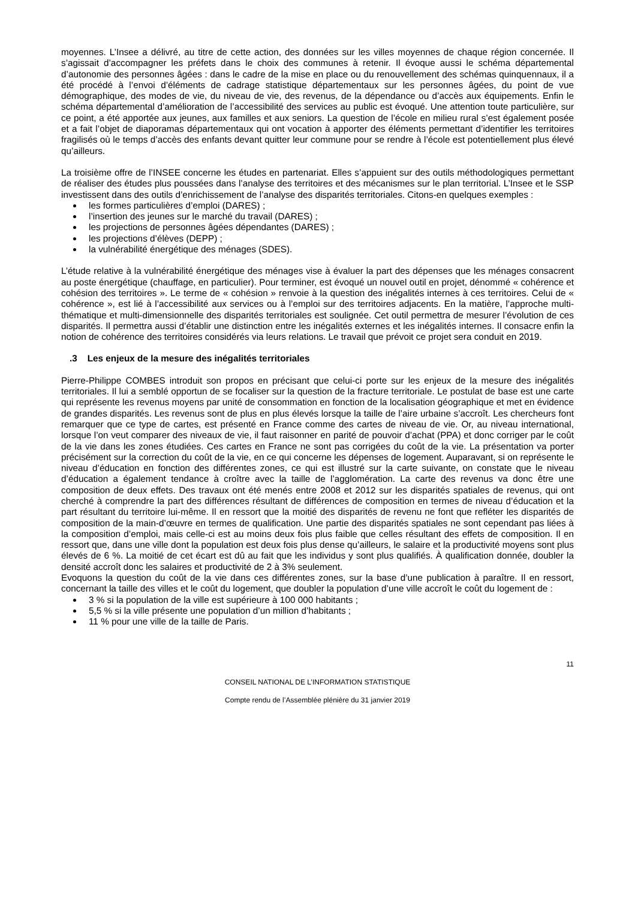moyennes. L’Insee a délivré, au titre de cette action, des données sur les villes moyennes de chaque région concernée. Il s’agissait d’accompagner les préfets dans le choix des communes à retenir. Il évoque aussi le schéma départemental d’autonomie des personnes âgées : dans le cadre de la mise en place ou du renouvellement des schémas quinquennaux, il a été procédé à l’envoi d’éléments de cadrage statistique départementaux sur les personnes âgées, du point de vue démographique, des modes de vie, du niveau de vie, des revenus, de la dépendance ou d’accès aux équipements. Enfin le schéma départemental d’amélioration de l’accessibilité des services au public est évoqué. Une attention toute particulière, sur ce point, a été apportée aux jeunes, aux familles et aux seniors. La question de l’école en milieu rural s’est également posée et a fait l’objet de diaporamas départementaux qui ont vocation à apporter des éléments permettant d’identifier les territoires fragilisés où le temps d’accès des enfants devant quitter leur commune pour se rendre à l’école est potentiellement plus élevé qu’ailleurs.
La troisième offre de l’INSEE concerne les études en partenariat. Elles s’appuient sur des outils méthodologiques permettant de réaliser des études plus poussées dans l’analyse des territoires et des mécanismes sur le plan territorial. L’Insee et le SSP investissent dans des outils d’enrichissement de l’analyse des disparités territoriales. Citons-en quelques exemples :
les formes particulières d’emploi (DARES) ;
l’insertion des jeunes sur le marché du travail (DARES) ;
les projections de personnes âgées dépendantes (DARES) ;
les projections d’élèves (DEPP) ;
la vulnérabilité énergétique des ménages (SDES).
L’étude relative à la vulnérabilité énergétique des ménages vise à évaluer la part des dépenses que les ménages consacrent au poste énergétique (chauffage, en particulier). Pour terminer, est évoqué un nouvel outil en projet, dénommé « cohérence et cohésion des territoires ». Le terme de « cohésion » renvoie à la question des inégalités internes à ces territoires. Celui de « cohérence », est lié à l’accessibilité aux services ou à l’emploi sur des territoires adjacents. En la matière, l’approche multi-thématique et multi-dimensionnelle des disparités territoriales est soulignée. Cet outil permettra de mesurer l’évolution de ces disparités. Il permettra aussi d’établir une distinction entre les inégalités externes et les inégalités internes. Il consacre enfin la notion de cohérence des territoires considérés via leurs relations. Le travail que prévoit ce projet sera conduit en 2019.
.3 Les enjeux de la mesure des inégalités territoriales
Pierre-Philippe COMBES introduit son propos en précisant que celui-ci porte sur les enjeux de la mesure des inégalités territoriales. Il lui a semblé opportun de se focaliser sur la question de la fracture territoriale. Le postulat de base est une carte qui représente les revenus moyens par unité de consommation en fonction de la localisation géographique et met en évidence de grandes disparités. Les revenus sont de plus en plus élevés lorsque la taille de l’aire urbaine s’accroît. Les chercheurs font remarquer que ce type de cartes, est présenté en France comme des cartes de niveau de vie. Or, au niveau international, lorsque l’on veut comparer des niveaux de vie, il faut raisonner en parité de pouvoir d’achat (PPA) et donc corriger par le coût de la vie dans les zones étudiées. Ces cartes en France ne sont pas corrigées du coût de la vie. La présentation va porter précisément sur la correction du coût de la vie, en ce qui concerne les dépenses de logement. Auparavant, si on représente le niveau d’éducation en fonction des différentes zones, ce qui est illustré sur la carte suivante, on constate que le niveau d’éducation a également tendance à croître avec la taille de l’agglomération. La carte des revenus va donc être une composition de deux effets. Des travaux ont été menés entre 2008 et 2012 sur les disparités spatiales de revenus, qui ont cherché à comprendre la part des différences résultant de différences de composition en termes de niveau d’éducation et la part résultant du territoire lui-même. Il en ressort que la moitié des disparités de revenu ne font que refléter les disparités de composition de la main-d’œuvre en termes de qualification. Une partie des disparités spatiales ne sont cependant pas liées à la composition d’emploi, mais celle-ci est au moins deux fois plus faible que celles résultant des effets de composition. Il en ressort que, dans une ville dont la population est deux fois plus dense qu’ailleurs, le salaire et la productivité moyens sont plus élevés de 6 %. La moitié de cet écart est dû au fait que les individus y sont plus qualifiés. À qualification donnée, doubler la densité accroît donc les salaires et productivité de 2 à 3% seulement.
Evoquons la question du coût de la vie dans ces différentes zones, sur la base d’une publication à paraître. Il en ressort, concernant la taille des villes et le coût du logement, que doubler la population d’une ville accroît le coût du logement de :
3 % si la population de la ville est supérieure à 100 000 habitants ;
5,5 % si la ville présente une population d’un million d’habitants ;
11 % pour une ville de la taille de Paris.
11
CONSEIL NATIONAL DE L’INFORMATION STATISTIQUE
Compte rendu de l’Assemblée plénière du 31 janvier 2019